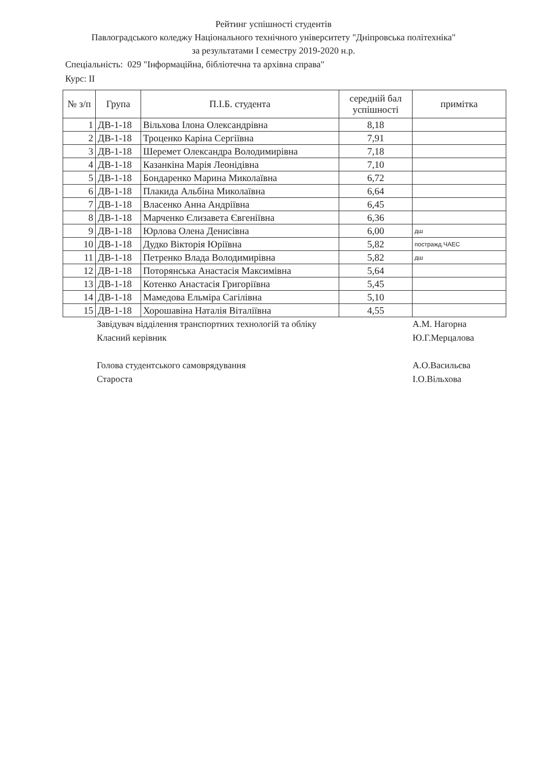Рейтинг успішності студентів
Павлоградського коледжу Національного технічного університету "Дніпровська політехніка"
за результатами I семестру 2019-2020 н.р.
Спеціальність: 029 "Інформаційна, бібліотечна та архівна справа"
Курс: ІІ
| № з/п | Група | П.І.Б. студента | середній бал успішності | примітка |
| --- | --- | --- | --- | --- |
| 1 | ДВ-1-18 | Вільхова Ілона Олександрівна | 8,18 | |
| 2 | ДВ-1-18 | Троценко Каріна Сергіївна | 7,91 | |
| 3 | ДВ-1-18 | Шеремет Олександра Володимирівна | 7,18 | |
| 4 | ДВ-1-18 | Казанкіна Марія Леонідівна | 7,10 | |
| 5 | ДВ-1-18 | Бондаренко Марина Миколаївна | 6,72 | |
| 6 | ДВ-1-18 | Плакида Альбіна Миколаївна | 6,64 | |
| 7 | ДВ-1-18 | Власенко Анна Андріївна | 6,45 | |
| 8 | ДВ-1-18 | Марченко Єлизавета Євгеніївна | 6,36 | |
| 9 | ДВ-1-18 | Юрлова Олена Денисівна | 6,00 | дш |
| 10 | ДВ-1-18 | Дудко Вікторія Юріївна | 5,82 | постражд.ЧАЕС |
| 11 | ДВ-1-18 | Петренко Влада Володимирівна | 5,82 | дш |
| 12 | ДВ-1-18 | Поторянська Анастасія Максимівна | 5,64 | |
| 13 | ДВ-1-18 | Котенко Анастасія Григоріївна | 5,45 | |
| 14 | ДВ-1-18 | Мамедова Ельміра Сагілівна | 5,10 | |
| 15 | ДВ-1-18 | Хорошавіна Наталія Віталіївна | 4,55 | |
Завідувач відділення транспортних технологій та обліку А.М. Нагорна
Класний керівник Ю.Г.Мерцалова
Голова студентського самоврядування А.О.Васильєва
Староста І.О.Вільхова